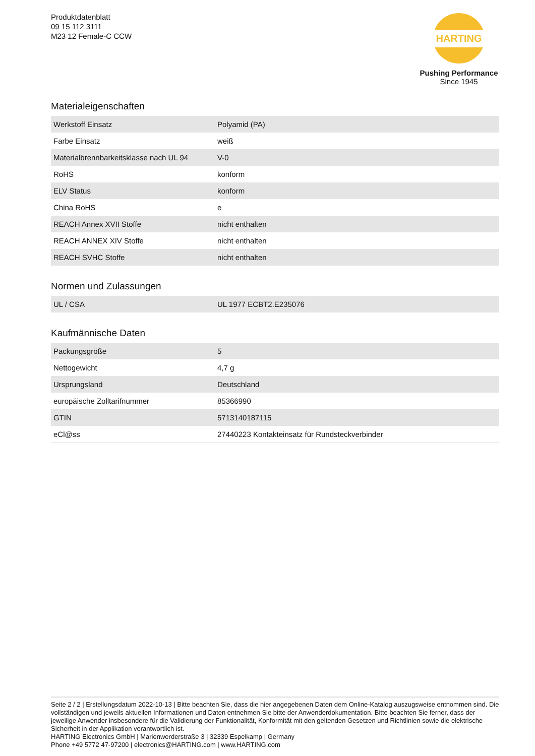Produktdatenblatt
09 15 112 3111
M23 12 Female-C CCW
HARTING
Pushing Performance
Since 1945
Materialeigenschaften
| Werkstoff Einsatz | Polyamid (PA) |
| Farbe Einsatz | weiß |
| Materialbrennbarkeitsklasse nach UL 94 | V-0 |
| RoHS | konform |
| ELV Status | konform |
| China RoHS | e |
| REACH Annex XVII Stoffe | nicht enthalten |
| REACH ANNEX XIV Stoffe | nicht enthalten |
| REACH SVHC Stoffe | nicht enthalten |
Normen und Zulassungen
| UL / CSA | UL 1977 ECBT2.E235076 |
Kaufmännische Daten
| Packungsgröße | 5 |
| Nettogewicht | 4,7 g |
| Ursprungsland | Deutschland |
| europäische Zolltarifnummer | 85366990 |
| GTIN | 5713140187115 |
| eCl@ss | 27440223 Kontakteinsatz für Rundsteckverbinder |
Seite 2 / 2 | Erstellungsdatum 2022-10-13 | Bitte beachten Sie, dass die hier angegebenen Daten dem Online-Katalog auszugsweise entnommen sind. Die vollständigen und jeweils aktuellen Informationen und Daten entnehmen Sie bitte der Anwenderdokumentation. Bitte beachten Sie ferner, dass der jeweilige Anwender insbesondere für die Validierung der Funktionalität, Konformität mit den geltenden Gesetzen und Richtlinien sowie die elektrische Sicherheit in der Applikation verantwortlich ist.
HARTING Electronics GmbH | Marienwerderstraße 3 | 32339 Espelkamp | Germany
Phone +49 5772 47-97200 | electronics@HARTING.com | www.HARTING.com